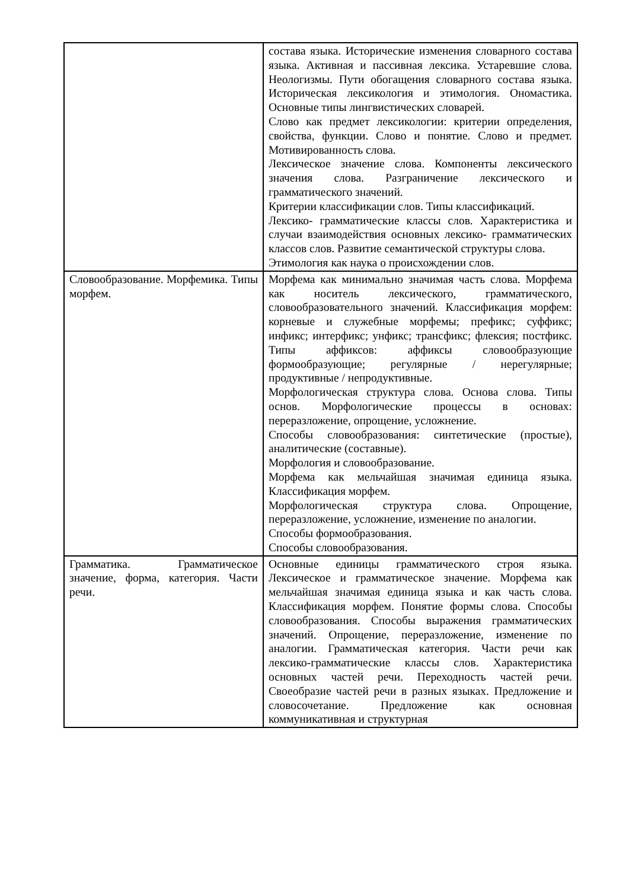| | состава языка. Исторические изменения словарного состава языка. Активная и пассивная лексика. Устаревшие слова. Неологизмы. Пути обогащения словарного состава языка. Историческая лексикология и этимология. Ономастика. Основные типы лингвистических словарей. Слово как предмет лексикологии: критерии определения, свойства, функции. Слово и понятие. Слово и предмет. Мотивированность слова. Лексическое значение слова. Компоненты лексического значения слова. Разграничение лексического и грамматического значений. Критерии классификации слов. Типы классификаций. Лексико- грамматические классы слов. Характеристика и случаи взаимодействия основных лексико- грамматических классов слов. Развитие семантической структуры слова. Этимология как наука о происхождении слов. |
| Словообразование. Морфемика. Типы морфем. | Морфема как минимально значимая часть слова. Морфема как носитель лексического, грамматического, словообразовательного значений. Классификация морфем: корневые и служебные морфемы; префикс; суффикс; инфикс; интерфикс; унфикс; трансфикс; флексия; постфикс. Типы аффиксов: аффиксы словообразующие формообразующие; регулярные / нерегулярные; продуктивные / непродуктивные. Морфологическая структура слова. Основа слова. Типы основ. Морфологические процессы в основах: переразложение, опрощение, усложнение. Способы словообразования: синтетические (простые), аналитические (составные). Морфология и словообразование. Морфема как мельчайшая значимая единица языка. Классификация морфем. Морфологическая структура слова. Опрощение, переразложение, усложнение, изменение по аналогии. Способы формообразования. Способы словообразования. |
| Грамматика. Грамматическое значение, форма, категория. Части речи. | Основные единицы грамматического строя языка. Лексическое и грамматическое значение. Морфема как мельчайшая значимая единица языка и как часть слова. Классификация морфем. Понятие формы слова. Способы словообразования. Способы выражения грамматических значений. Опрощение, переразложение, изменение по аналогии. Грамматическая категория. Части речи как лексико-грамматические классы слов. Характеристика основных частей речи. Переходность частей речи. Своеобразие частей речи в разных языках. Предложение и словосочетание. Предложение как основная коммуникативная и структурная |